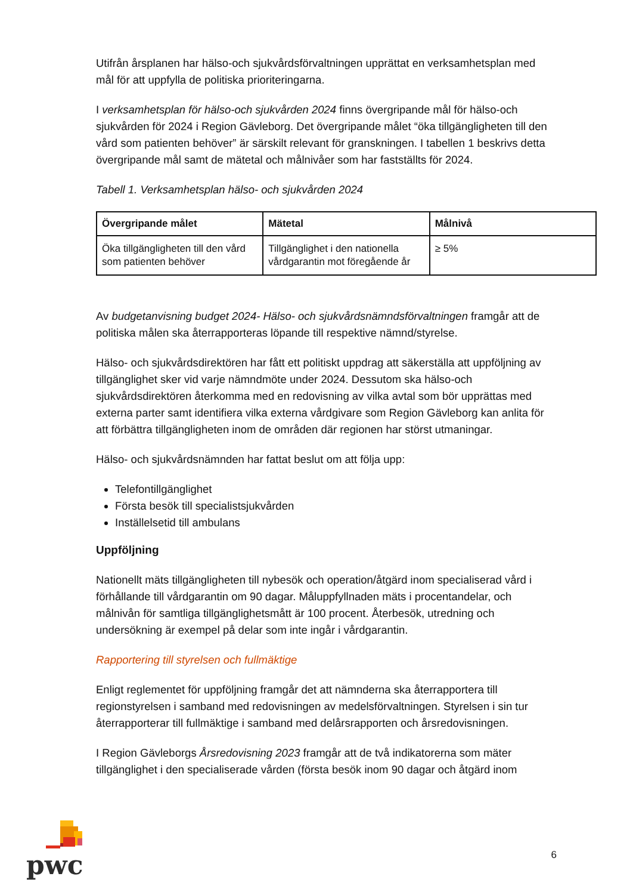Utifrån årsplanen har hälso-och sjukvårdsförvaltningen upprättat en verksamhetsplan med mål för att uppfylla de politiska prioriteringarna.
I verksamhetsplan för hälso-och sjukvården 2024 finns övergripande mål för hälso-och sjukvården för 2024 i Region Gävleborg. Det övergripande målet “öka tillgängligheten till den vård som patienten behöver” är särskilt relevant för granskningen. I tabellen 1 beskrivs detta övergripande mål samt de mätetal och målnivåer som har fastställts för 2024.
Tabell 1. Verksamhetsplan hälso- och sjukvården 2024
| Övergripande målet | Mätetal | Målnivå |
| --- | --- | --- |
| Öka tillgängligheten till den vård som patienten behöver | Tillgänglighet i den nationella vårdgarantin mot föregående år | ≥ 5% |
Av budgetanvisning budget 2024- Hälso- och sjukvårdsnämndsförvaltningen framgår att de politiska målen ska återrapporteras löpande till respektive nämnd/styrelse.
Hälso- och sjukvårdsdirektören har fått ett politiskt uppdrag att säkerställa att uppföljning av tillgänglighet sker vid varje nämndmöte under 2024. Dessutom ska hälso-och sjukvårdsdirektören återkomma med en redovisning av vilka avtal som bör upprättas med externa parter samt identifiera vilka externa vårdgivare som Region Gävleborg kan anlita för att förbättra tillgängligheten inom de områden där regionen har störst utmaningar.
Hälso- och sjukvårdsnämnden har fattat beslut om att följa upp:
Telefontillgänglighet
Första besök till specialistsjukvården
Inställelsetid till ambulans
Uppföljning
Nationellt mäts tillgängligheten till nybesök och operation/åtgärd inom specialiserad vård i förhållande till vårdgarantin om 90 dagar. Måluppfyllnaden mäts i procentandelar, och målnivån för samtliga tillgänglighetsmått är 100 procent. Återbesök, utredning och undersökning är exempel på delar som inte ingår i vårdgarantin.
Rapportering till styrelsen och fullmäktige
Enligt reglementet för uppföljning framgår det att nämnderna ska återrapportera till regionstyrelsen i samband med redovisningen av medelsförvaltningen. Styrelsen i sin tur återrapporterar till fullmäktige i samband med delårsrapporten och årsredovisningen.
I Region Gävleborgs Årsredovisning 2023 framgår att de två indikatorerna som mäter tillgänglighet i den specialiserade vården (första besök inom 90 dagar och åtgärd inom
pwc
6